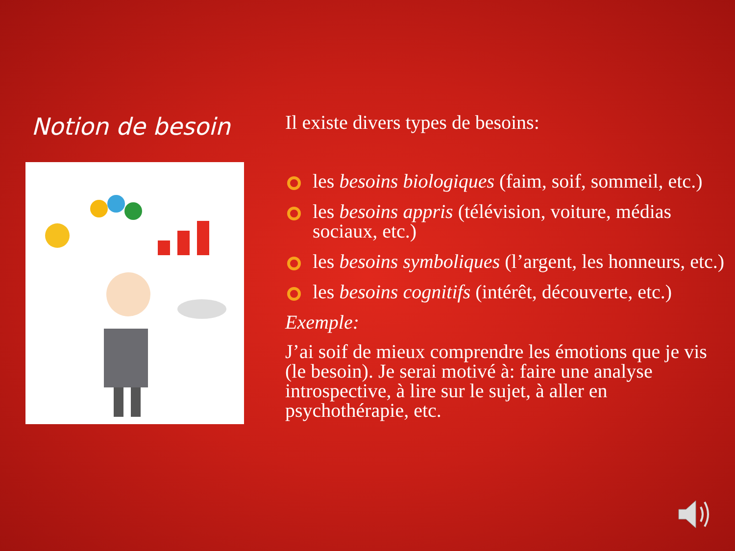Notion de besoin
Il existe divers types de besoins:
les besoins biologiques (faim, soif, sommeil, etc.)
les besoins appris (télévision, voiture, médias sociaux, etc.)
les besoins symboliques (l’argent, les honneurs, etc.)
les besoins cognitifs (intérêt, découverte, etc.)
Exemple:
J’ai soif de mieux comprendre les émotions que je vis (le besoin). Je serai motivé à: faire une analyse introspective, à lire sur le sujet, à aller en psychothérapie, etc.